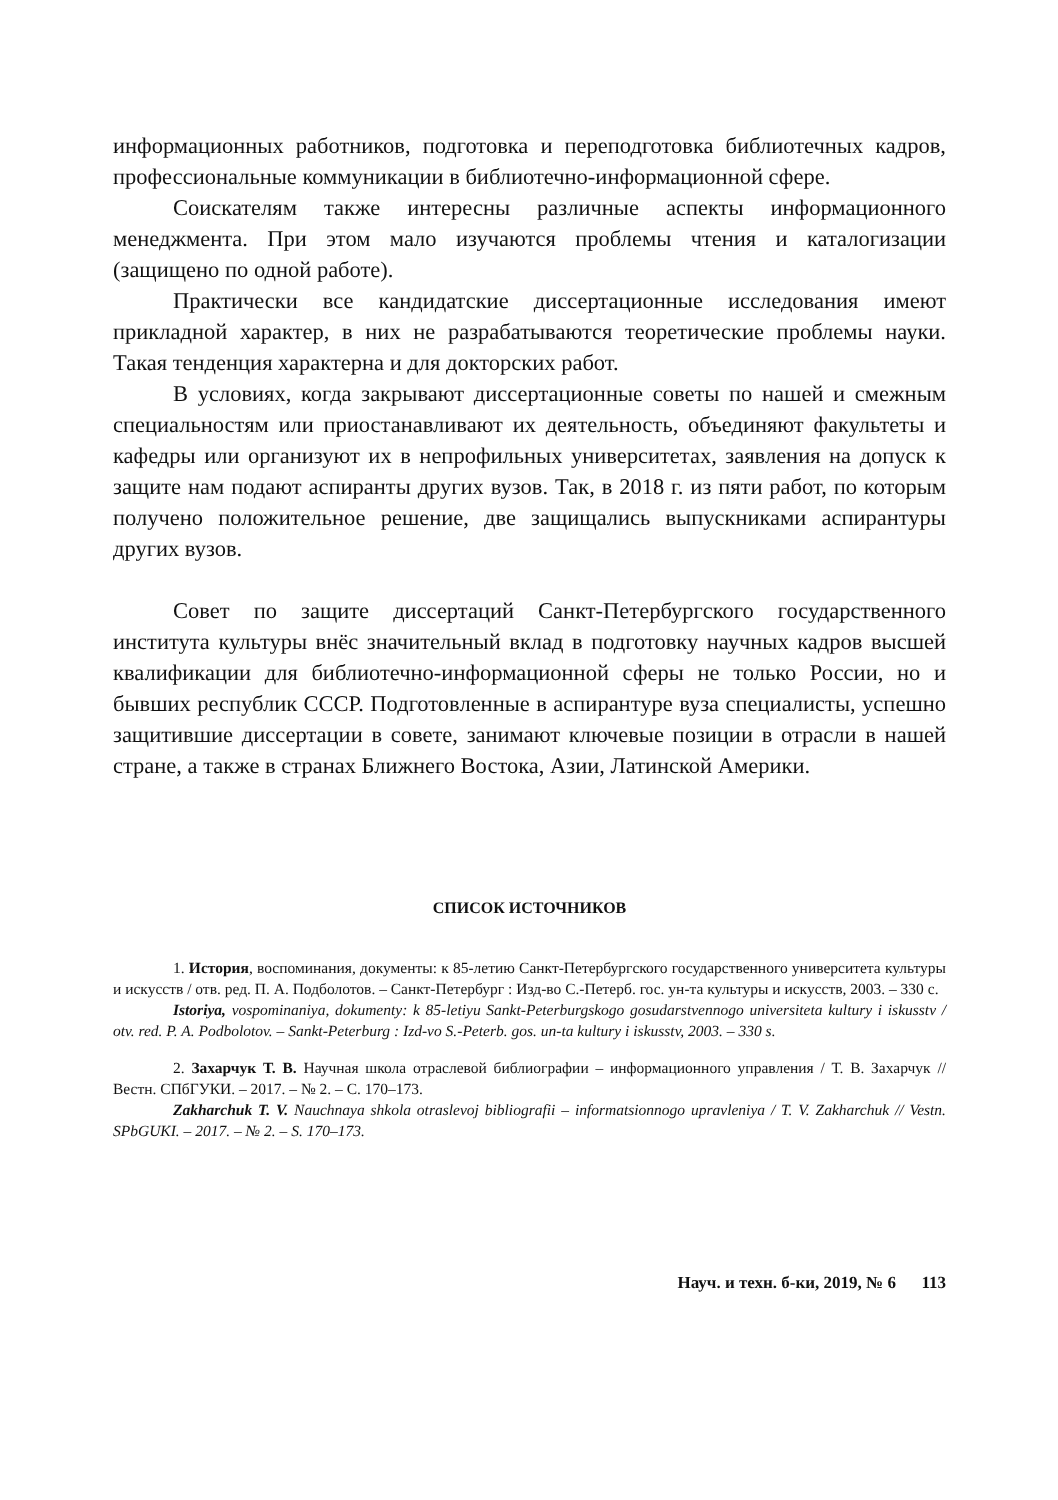информационных работников, подготовка и переподготовка библиотечных кадров, профессиональные коммуникации в библиотечно-информационной сфере.
Соискателям также интересны различные аспекты информационного менеджмента. При этом мало изучаются проблемы чтения и каталогизации (защищено по одной работе).
Практически все кандидатские диссертационные исследования имеют прикладной характер, в них не разрабатываются теоретические проблемы науки. Такая тенденция характерна и для докторских работ.
В условиях, когда закрывают диссертационные советы по нашей и смежным специальностям или приостанавливают их деятельность, объединяют факультеты и кафедры или организуют их в непрофильных университетах, заявления на допуск к защите нам подают аспиранты других вузов. Так, в 2018 г. из пяти работ, по которым получено положительное решение, две защищались выпускниками аспирантуры других вузов.
Совет по защите диссертаций Санкт-Петербургского государственного института культуры внёс значительный вклад в подготовку научных кадров высшей квалификации для библиотечно-информационной сферы не только России, но и бывших республик СССР. Подготовленные в аспирантуре вуза специалисты, успешно защитившие диссертации в совете, занимают ключевые позиции в отрасли в нашей стране, а также в странах Ближнего Востока, Азии, Латинской Америки.
СПИСОК ИСТОЧНИКОВ
1. История, воспоминания, документы: к 85-летию Санкт-Петербургского государственного университета культуры и искусств / отв. ред. П. А. Подболотов. – Санкт-Петербург : Изд-во С.-Петерб. гос. ун-та культуры и искусств, 2003. – 330 с.
Istoriya, vospominaniya, dokumenty: k 85-letiyu Sankt-Peterburgskogo gosudarstvennogo universiteta kultury i iskusstv / otv. red. P. A. Podbolotov. – Sankt-Peterburg : Izd-vo S.-Peterb. gos. un-ta kultury i iskusstv, 2003. – 330 s.
2. Захарчук Т. В. Научная школа отраслевой библиографии – информационного управления / Т. В. Захарчук // Вестн. СПбГУКИ. – 2017. – № 2. – С. 170–173.
Zakharchuk T. V. Nauchnaya shkola otraslevoj bibliografii – informatsionnogo upravleniya / T. V. Zakharchuk // Vestn. SPbGUKI. – 2017. – № 2. – S. 170–173.
Науч. и техн. б-ки, 2019, № 6 113